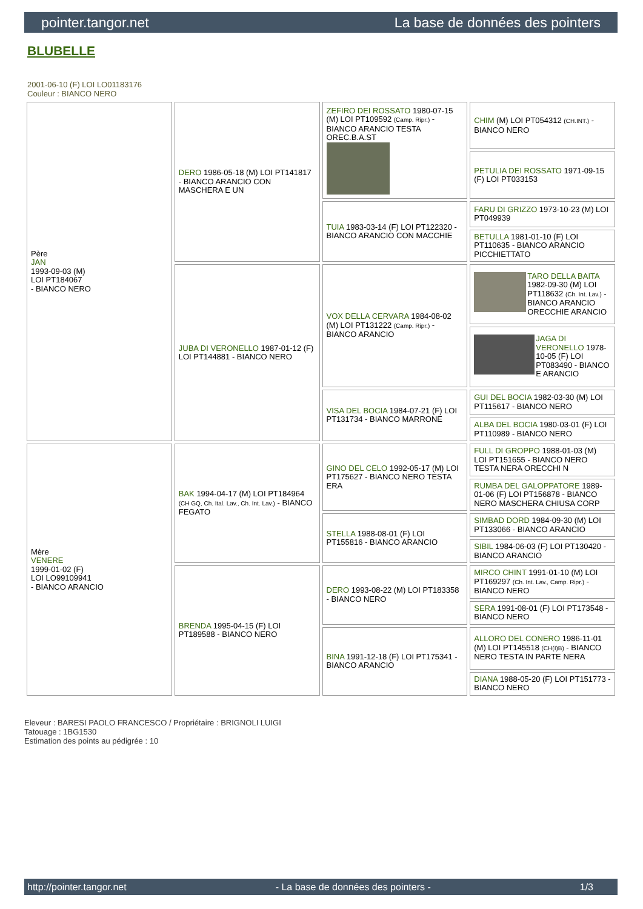pointer.tangor.net La base de données des pointers
BLUBELLE
2001-06-10 (F) LOI LO01183176
Couleur : BIANCO NERO
| Père JAN 1993-09-03 (M) LOI PT184067 - BIANCO NERO | DERO 1986-05-18 (M) LOI PT141817 - BIANCO ARANCIO CON MASCHERA E UN | ZEFIRO DEI ROSSATO 1980-07-15 (M) LOI PT109592 (Camp. Ripr.) - BIANCO ARANCIO TESTA OREC.B.A.ST | CHIM (M) LOI PT054312 (CH.INT.) - BIANCO NERO |
| | | | PETULIA DEI ROSSATO 1971-09-15 (F) LOI PT033153 |
| | | TUIA 1983-03-14 (F) LOI PT122320 - BIANCO ARANCIO CON MACCHIE | FARU DI GRIZZO 1973-10-23 (M) LOI PT049939 |
| | | | BETULLA 1981-01-10 (F) LOI PT110635 - BIANCO ARANCIO PICCHIETTATO |
| | JUBA DI VERONELLO 1987-01-12 (F) LOI PT144881 - BIANCO NERO | VOX DELLA CERVARA 1984-08-02 (M) LOI PT131222 (Camp. Ripr.) - BIANCO ARANCIO | TARO DELLA BAITA 1982-09-30 (M) LOI PT118632 (Ch. Int. Lav.) - BIANCO ARANCIO ORECCHIE ARANCIO |
| | | | JAGA DI VERONELLO 1978-10-05 (F) LOI PT083490 - BIANCO E ARANCIO |
| | | VISA DEL BOCIA 1984-07-21 (F) LOI PT131734 - BIANCO MARRONE | GUI DEL BOCIA 1982-03-30 (M) LOI PT115617 - BIANCO NERO |
| | | | ALBA DEL BOCIA 1980-03-01 (F) LOI PT110989 - BIANCO NERO |
| Mère VENERE 1999-01-02 (F) LOI LO99109941 - BIANCO ARANCIO | BAK 1994-04-17 (M) LOI PT184964 (CH GQ, Ch. Ital. Lav., Ch. Int. Lav.) - BIANCO FEGATO | GINO DEL CELO 1992-05-17 (M) LOI PT175627 - BIANCO NERO TESTA ERA | FULL DI GROPPO 1988-01-03 (M) LOI PT151655 - BIANCO NERO TESTA NERA ORECCHI N |
| | | | RUMBA DEL GALOPPATORE 1989-01-06 (F) LOI PT156878 - BIANCO NERO MASCHERA CHIUSA CORP |
| | | STELLA 1988-08-01 (F) LOI PT155816 - BIANCO ARANCIO | SIMBAD DORD 1984-09-30 (M) LOI PT133066 - BIANCO ARANCIO |
| | | | SIBIL 1984-06-03 (F) LOI PT130420 - BIANCO ARANCIO |
| | BRENDA 1995-04-15 (F) LOI PT189588 - BIANCO NERO | DERO 1993-08-22 (M) LOI PT183358 - BIANCO NERO | MIRCO CHINT 1991-01-10 (M) LOI PT169297 (Ch. Int. Lav., Camp. Ripr.) - BIANCO NERO |
| | | | SERA 1991-08-01 (F) LOI PT173548 - BIANCO NERO |
| | | BINA 1991-12-18 (F) LOI PT175341 - BIANCO ARANCIO | ALLORO DEL CONERO 1986-11-01 (M) LOI PT145518 (CH(I)B) - BIANCO NERO TESTA IN PARTE NERA |
| | | | DIANA 1988-05-20 (F) LOI PT151773 - BIANCO NERO |
Eleveur : BARESI PAOLO FRANCESCO / Propriétaire : BRIGNOLI LUIGI
Tatouage : 1BG1530
Estimation des points au pédigrée : 10
http://pointer.tangor.net - La base de données des pointers - 1/3